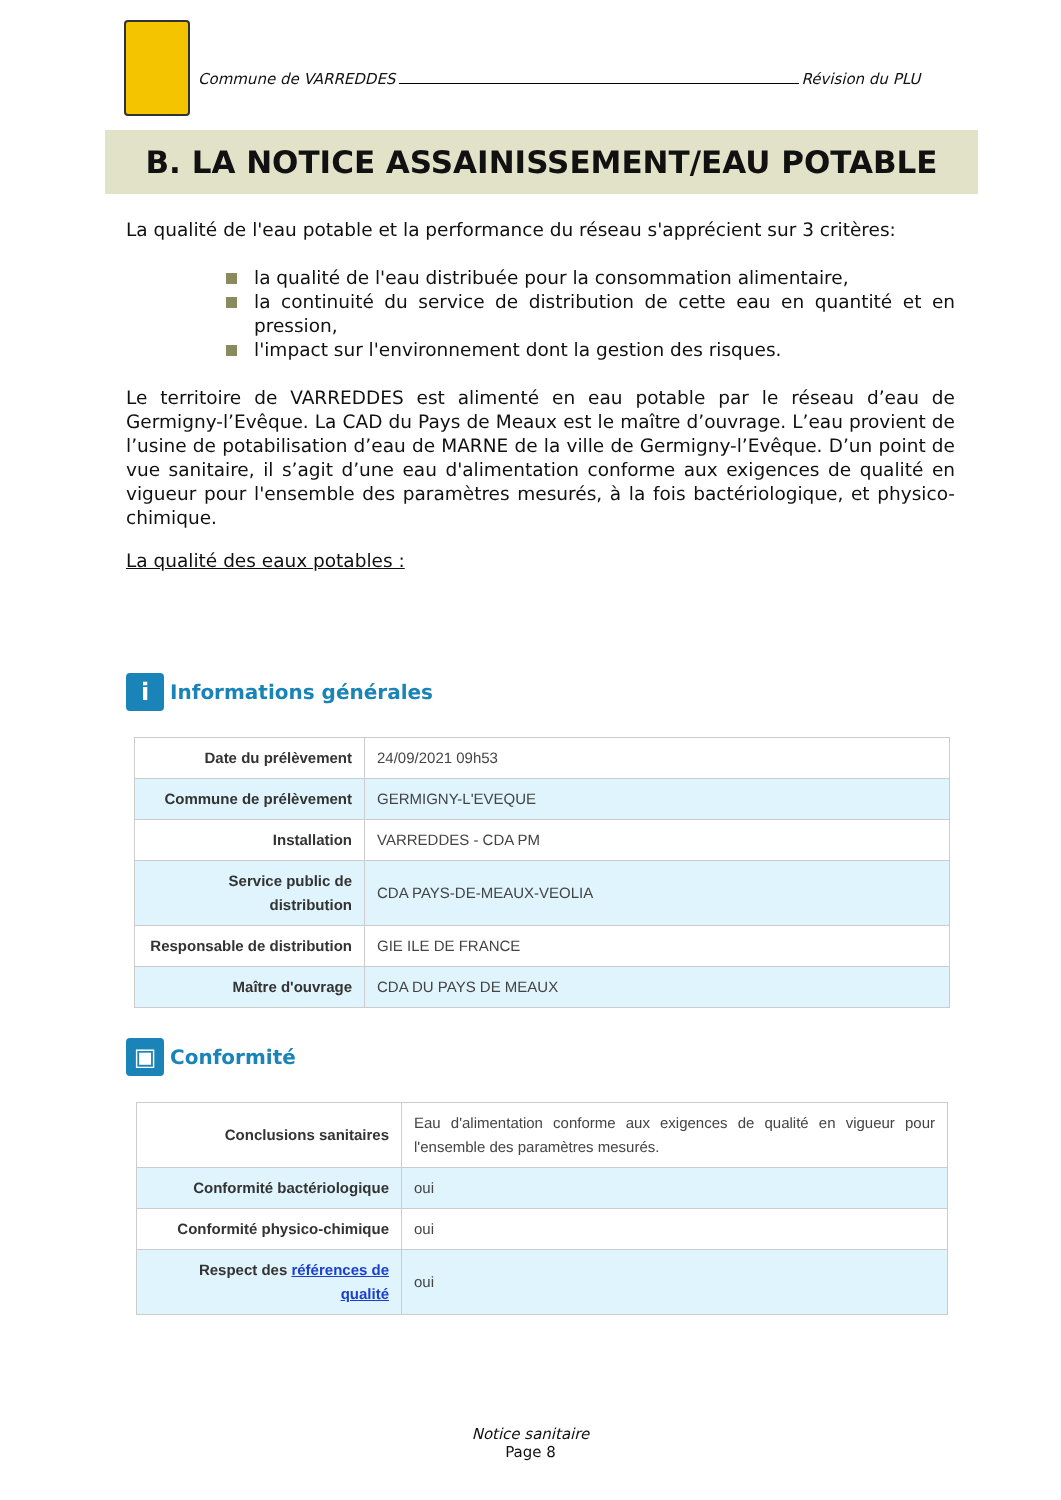Commune de VARREDDES
Révision du PLU
B. LA NOTICE ASSAINISSEMENT/EAU POTABLE
La qualité de l'eau potable et la performance du réseau s'apprécient sur 3 critères:
la qualité de l'eau distribuée pour la consommation alimentaire,
la continuité du service de distribution de cette eau en quantité et en pression,
l'impact sur l'environnement dont la gestion des risques.
Le territoire de VARREDDES est alimenté en eau potable par le réseau d’eau de Germigny-l’Evêque. La CAD du Pays de Meaux est le maître d’ouvrage. L’eau provient de l’usine de potabilisation d’eau de MARNE de la ville de Germigny-l’Evêque. D’un point de vue sanitaire, il s’agit d’une eau d'alimentation conforme aux exigences de qualité en vigueur pour l'ensemble des paramètres mesurés, à la fois bactériologique, et physico-chimique.
La qualité des eaux potables :
i Informations générales
| Date du prélèvement | 24/09/2021 09h53 |
| Commune de prélèvement | GERMIGNY-L'EVEQUE |
| Installation | VARREDDES - CDA PM |
| Service public de distribution | CDA PAYS-DE-MEAUX-VEOLIA |
| Responsable de distribution | GIE ILE DE FRANCE |
| Maître d'ouvrage | CDA DU PAYS DE MEAUX |
▣ Conformité
| Conclusions sanitaires | Eau d'alimentation conforme aux exigences de qualité en vigueur pour l'ensemble des paramètres mesurés. |
| Conformité bactériologique | oui |
| Conformité physico-chimique | oui |
| Respect des références de qualité | oui |
Notice sanitaire
Page 8